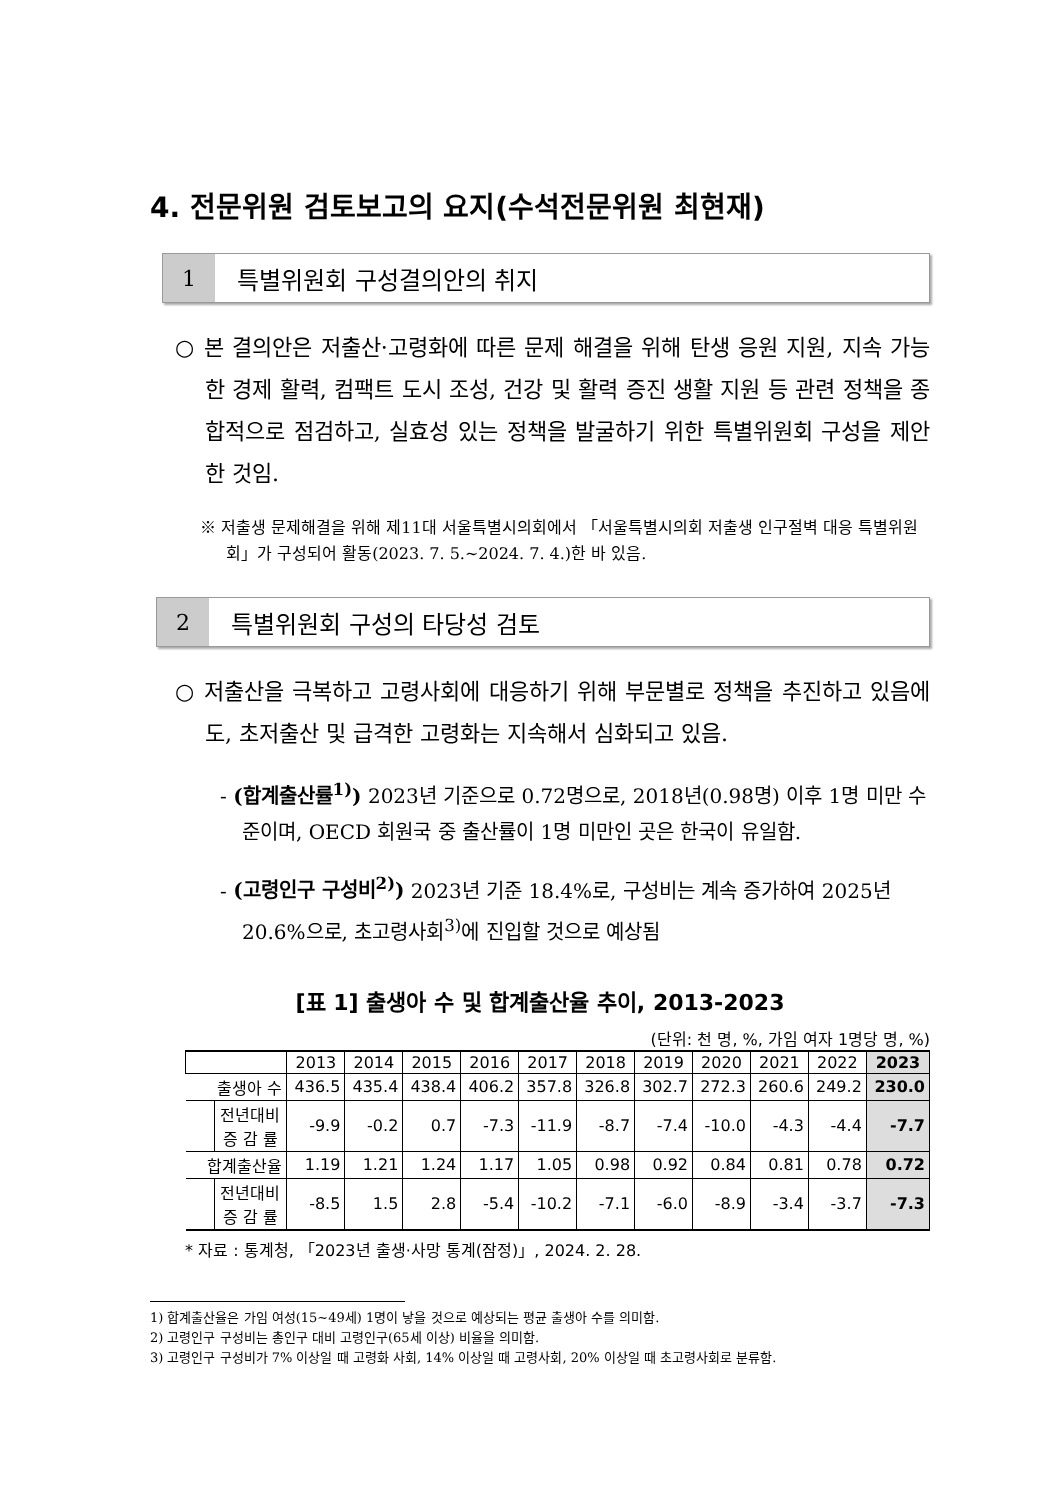4. 전문위원 검토보고의 요지(수석전문위원 최현재)
1
특별위원회 구성결의안의 취지
○ 본 결의안은 저출산·고령화에 따른 문제 해결을 위해 탄생 응원 지원, 지속 가능한 경제 활력, 컴팩트 도시 조성, 건강 및 활력 증진 생활 지원 등 관련 정책을 종합적으로 점검하고, 실효성 있는 정책을 발굴하기 위한 특별위원회 구성을 제안한 것임.
※ 저출생 문제해결을 위해 제11대 서울특별시의회에서 「서울특별시의회 저출생 인구절벽 대응 특별위원회」가 구성되어 활동(2023. 7. 5.~2024. 7. 4.)한 바 있음.
2
특별위원회 구성의 타당성 검토
○ 저출산을 극복하고 고령사회에 대응하기 위해 부문별로 정책을 추진하고 있음에도, 초저출산 및 급격한 고령화는 지속해서 심화되고 있음.
- (합계출산률<sup>1)</sup>) 2023년 기준으로 0.72명으로, 2018년(0.98명) 이후 1명 미만 수준이며, OECD 회원국 중 출산률이 1명 미만인 곳은 한국이 유일함.
- (고령인구 구성비<sup>2)</sup>) 2023년 기준 18.4%로, 구성비는 계속 증가하여 2025년 20.6%으로, 초고령사회<sup>3)</sup>에 진입할 것으로 예상됨
[표 1] 출생아 수 및 합계출산율 추이, 2013-2023
(단위: 천 명, %, 가임 여자 1명당 명, %)
| | | 2013 | 2014 | 2015 | 2016 | 2017 | 2018 | 2019 | 2020 | 2021 | 2022 | 2023 |
| --- | --- | --- | --- | --- | --- | --- | --- | --- | --- | --- | --- | --- |
| 출생아 수 | | 436.5 | 435.4 | 438.4 | 406.2 | 357.8 | 326.8 | 302.7 | 272.3 | 260.6 | 249.2 | 230.0 |
| | 전년대비 증 감 률 | -9.9 | -0.2 | 0.7 | -7.3 | -11.9 | -8.7 | -7.4 | -10.0 | -4.3 | -4.4 | -7.7 |
| 합계출산율 | | 1.19 | 1.21 | 1.24 | 1.17 | 1.05 | 0.98 | 0.92 | 0.84 | 0.81 | 0.78 | 0.72 |
| | 전년대비 증 감 률 | -8.5 | 1.5 | 2.8 | -5.4 | -10.2 | -7.1 | -6.0 | -8.9 | -3.4 | -3.7 | -7.3 |
* 자료 : 통계청, 「2023년 출생·사망 통계(잠정)」, 2024. 2. 28.
1) 합계출산율은 가임 여성(15~49세) 1명이 낳을 것으로 예상되는 평균 출생아 수를 의미함.
2) 고령인구 구성비는 총인구 대비 고령인구(65세 이상) 비율을 의미함.
3) 고령인구 구성비가 7% 이상일 때 고령화 사회, 14% 이상일 때 고령사회, 20% 이상일 때 초고령사회로 분류함.